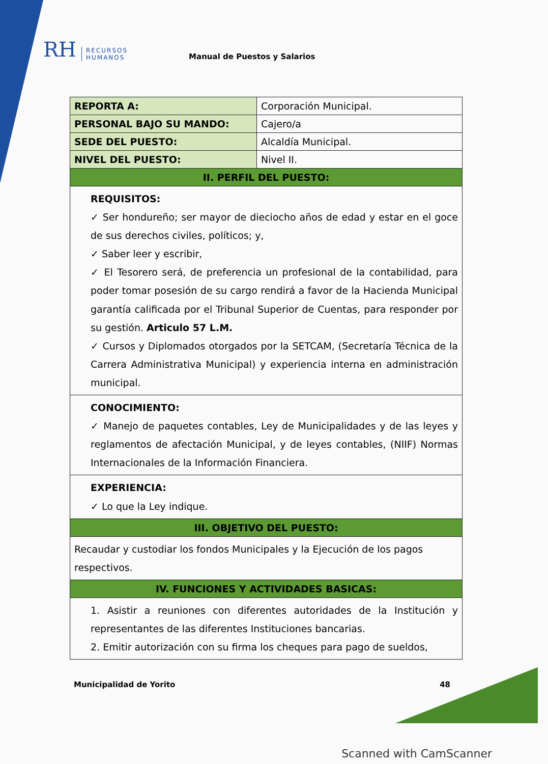RH RECURSOS
HUMANOS Manual de Puestos y Salarios
| REPORTA A: | Corporación Municipal. |
| PERSONAL BAJO SU MANDO: | Cajero/a |
| SEDE DEL PUESTO: | Alcaldía Municipal. |
| NIVEL DEL PUESTO: | Nivel II. |
| II. PERFIL DEL PUESTO: | |
| REQUISITOS: ✓ Ser hondureño; ser mayor de dieciocho años de edad y estar en el goce de sus derechos civiles, políticos; y, ✓ Saber leer y escribir, ✓ El Tesorero será, de preferencia un profesional de la contabilidad, para poder tomar posesión de su cargo rendirá a favor de la Hacienda Municipal garantía calificada por el Tribunal Superior de Cuentas, para responder por su gestión. Articulo 57 L.M. ✓ Cursos y Diplomados otorgados por la SETCAM, (Secretaría Técnica de la Carrera Administrativa Municipal) y experiencia interna en administración municipal. | |
| CONOCIMIENTO: ✓ Manejo de paquetes contables, Ley de Municipalidades y de las leyes y reglamentos de afectación Municipal, y de leyes contables, (NIIF) Normas Internacionales de la Información Financiera. | |
| EXPERIENCIA: ✓ Lo que la Ley indique. | |
| III. OBJETIVO DEL PUESTO: | |
| Recaudar y custodiar los fondos Municipales y la Ejecución de los pagos respectivos. | |
| IV. FUNCIONES Y ACTIVIDADES BASICAS: | |
| 1. Asistir a reuniones con diferentes autoridades de la Institución y representantes de las diferentes Instituciones bancarias. 2. Emitir autorización con su firma los cheques para pago de sueldos, | |
Municipalidad de Yorito 48
Scanned with CamScanner